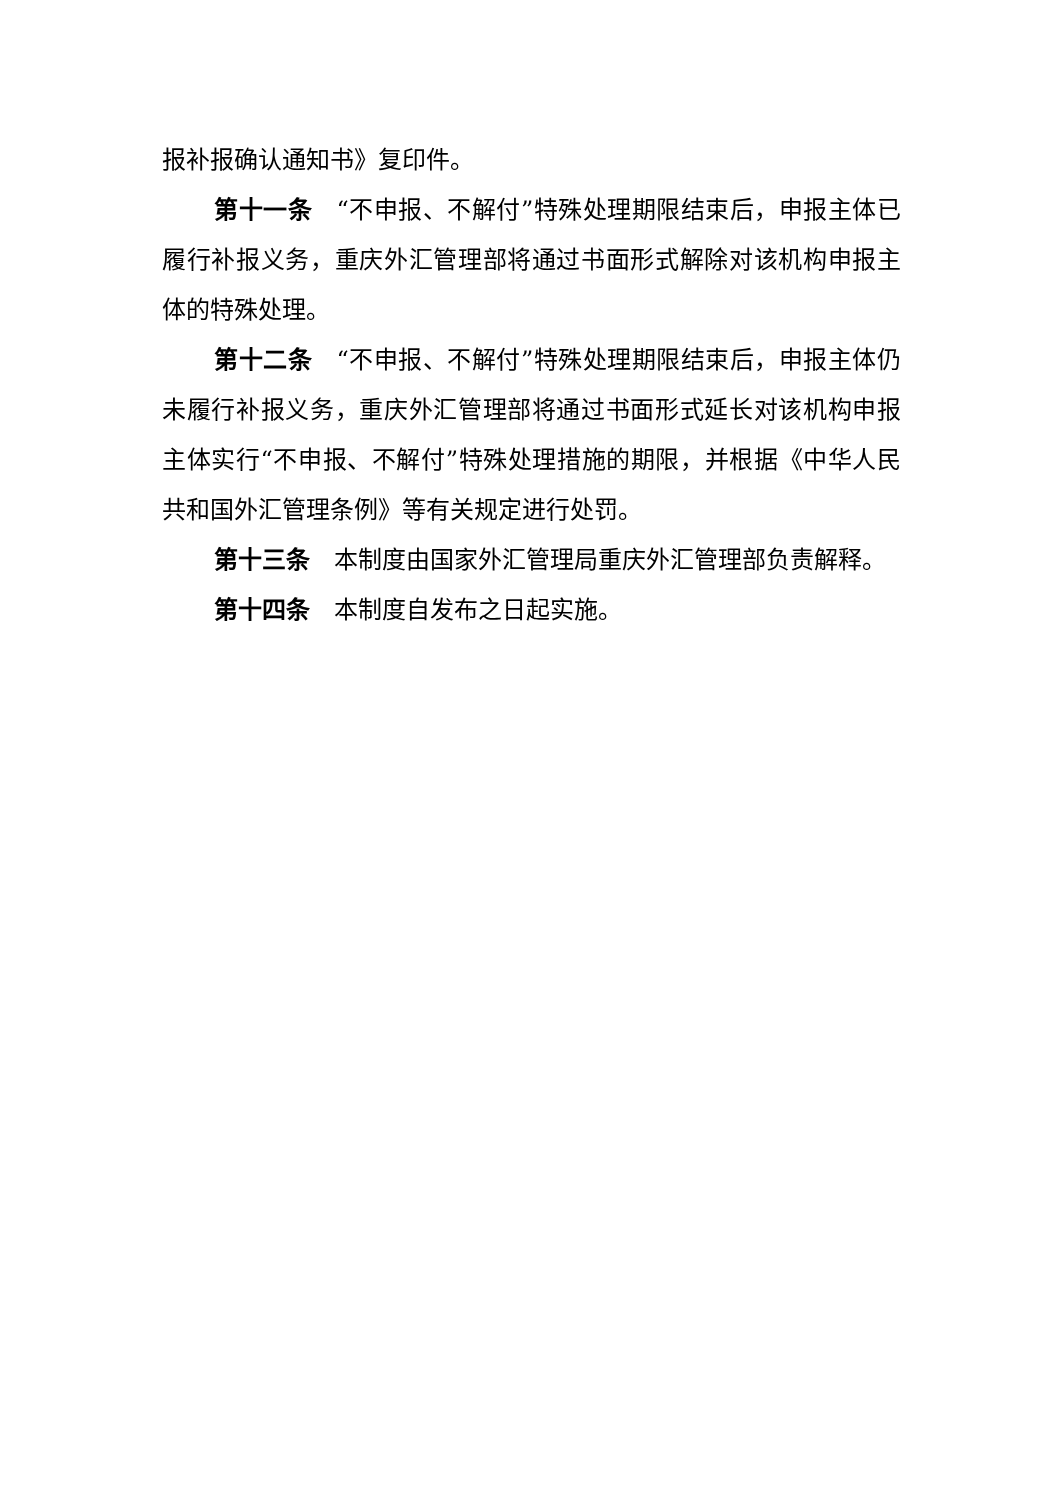报补报确认通知书》复印件。
第十一条　“不申报、不解付”特殊处理期限结束后，申报主体已履行补报义务，重庆外汇管理部将通过书面形式解除对该机构申报主体的特殊处理。
第十二条　“不申报、不解付”特殊处理期限结束后，申报主体仍未履行补报义务，重庆外汇管理部将通过书面形式延长对该机构申报主体实行“不申报、不解付”特殊处理措施的期限，并根据《中华人民共和国外汇管理条例》等有关规定进行处罚。
第十三条　本制度由国家外汇管理局重庆外汇管理部负责解释。
第十四条　本制度自发布之日起实施。